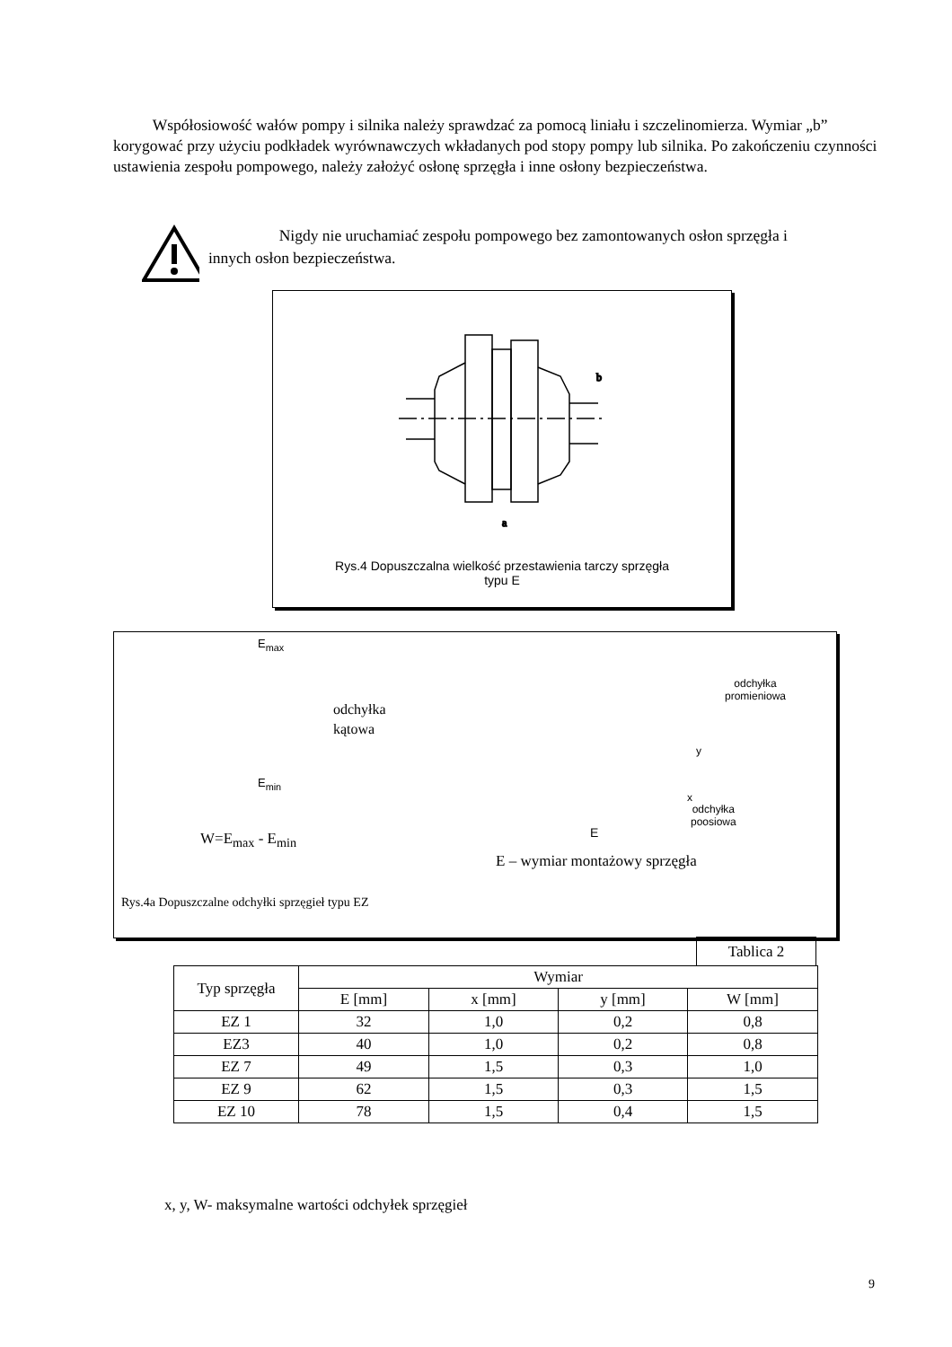Współosiowość wałów pompy i silnika należy sprawdzać za pomocą liniału i szczelinomierza. Wymiar „b” korygować przy użyciu podkładek wyrównawczych wkładanych pod stopy pompy lub silnika. Po zakończeniu czynności ustawienia zespołu pompowego, należy założyć osłonę sprzęgła i inne osłony bezpieczeństwa.
Nigdy nie uruchamiać zespołu pompowego bez zamontowanych osłon sprzęgła i innych osłon bezpieczeństwa.
a
b
Rys.4 Dopuszczalna wielkość przestawienia tarczy sprzęgła
typu E
odchyłka
kątowa
E<sub>max</sub>
E<sub>min</sub>
odchyłka
promieniowa
x
y
odchyłka
poosiowa
E
W=E<sub>max</sub> - E<sub>min</sub>
E – wymiar montażowy sprzęgła
Rys.4a Dopuszczalne odchyłki sprzęgieł typu EZ
Tablica 2
| Typ sprzęgła | Wymiar | | | |
| --- | --- | --- | --- | --- |
| | E [mm] | x [mm] | y [mm] | W [mm] |
| EZ 1 | 32 | 1,0 | 0,2 | 0,8 |
| EZ3 | 40 | 1,0 | 0,2 | 0,8 |
| EZ 7 | 49 | 1,5 | 0,3 | 1,0 |
| EZ 9 | 62 | 1,5 | 0,3 | 1,5 |
| EZ 10 | 78 | 1,5 | 0,4 | 1,5 |
x, y, W- maksymalne wartości odchyłek sprzęgieł
9